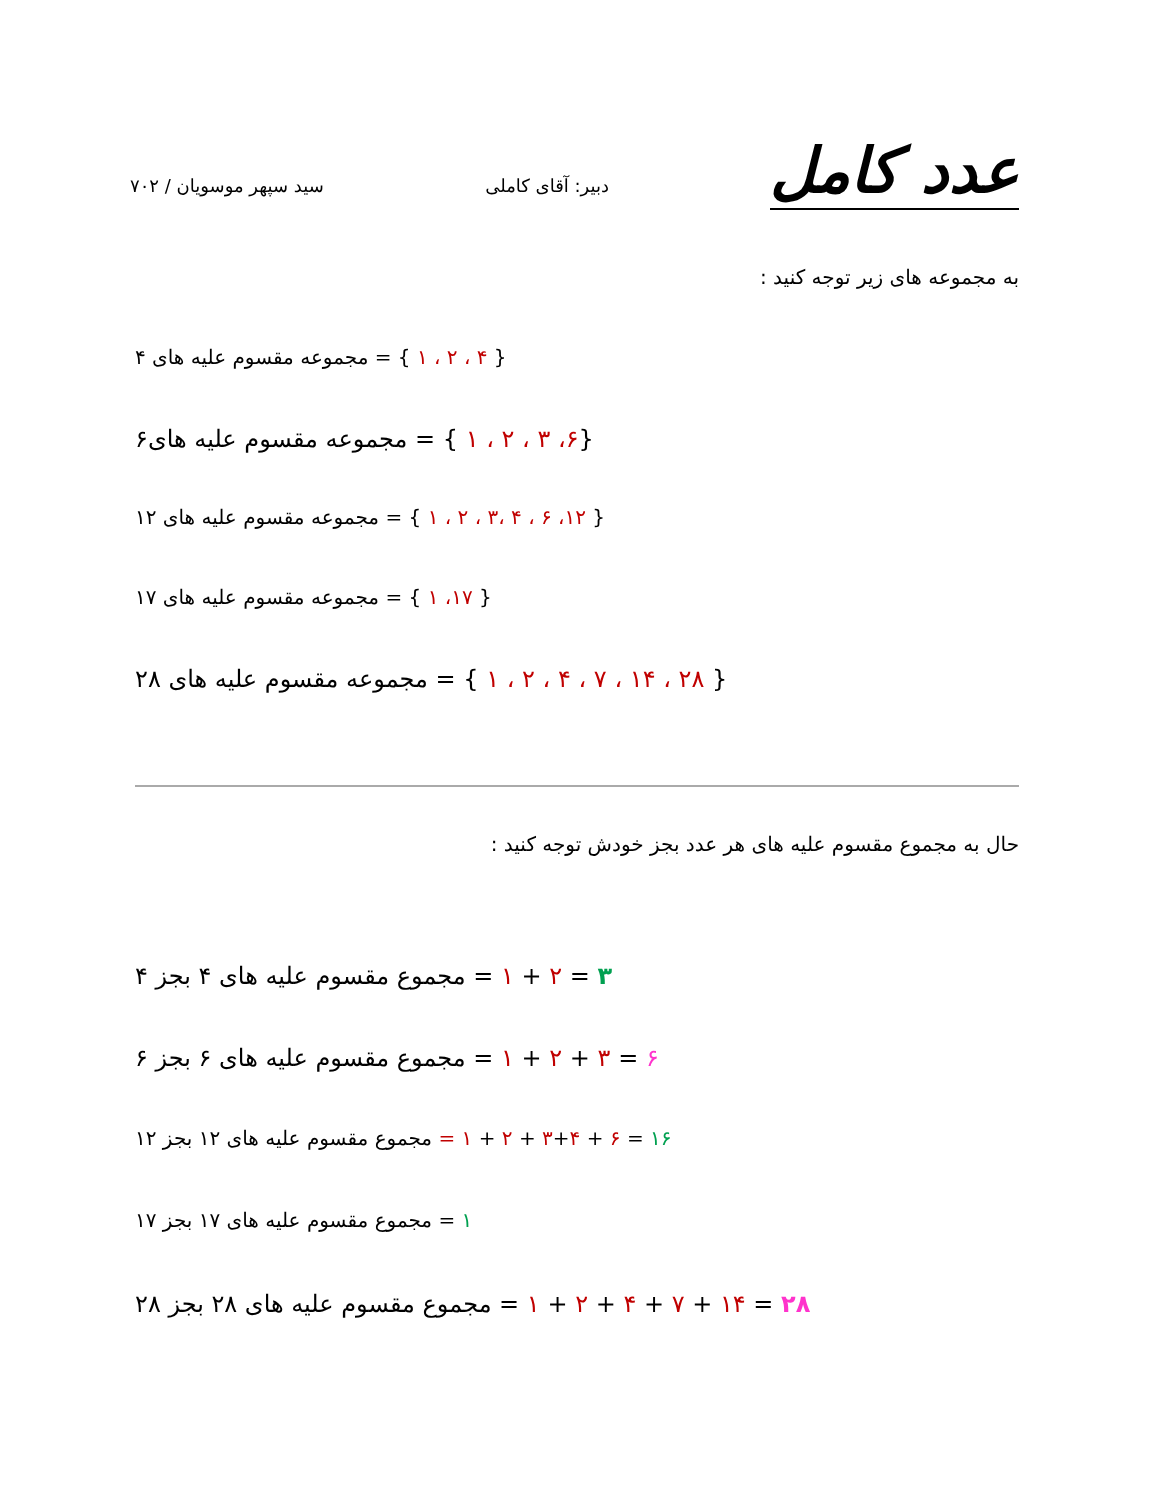عدد کامل
دبیر: آقای کاملی
سید سپهر موسویان / ۷۰۲
به مجموعه های زیر توجه کنید :
مجموعه مقسوم علیه های ۴ = { ۱ ، ۲ ، ۴ }
مجموعه مقسوم علیه های۶ = { ۱ ، ۲ ، ۳ ،۶}
مجموعه مقسوم علیه های ۱۲ = { ۱ ، ۲ ، ۳، ۴ ، ۶ ،۱۲ }
مجموعه مقسوم علیه های ۱۷ = { ۱ ،۱۷ }
مجموعه مقسوم علیه های ۲۸ = { ۱ ، ۲ ، ۴ ، ۷ ، ۱۴ ، ۲۸ }
حال به مجموع مقسوم علیه های هر عدد بجز خودش توجه کنید :
مجموع مقسوم علیه های ۴ بجز ۴ = ۱ + ۲ = ۳
مجموع مقسوم علیه های ۶ بجز ۶ = ۱ + ۲ + ۳ = ۶
مجموع مقسوم علیه های ۱۲ بجز ۱۲ = ۱ + ۲ + ۳+۴ + ۶ = ۱۶
مجموع مقسوم علیه های ۱۷ بجز ۱۷ = ۱
مجموع مقسوم علیه های ۲۸ بجز ۲۸ = ۱ + ۲ + ۴ + ۷ + ۱۴ = ۲۸